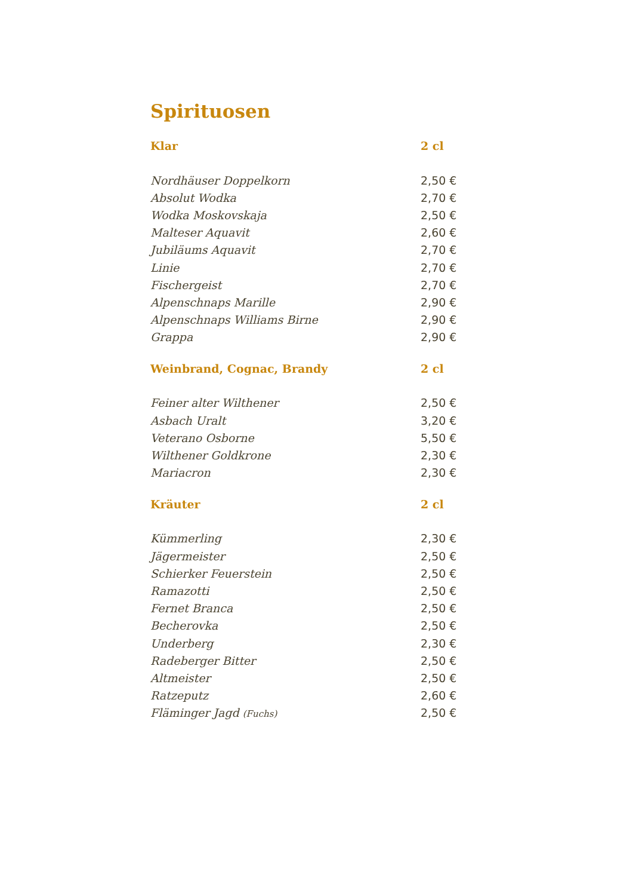Spirituosen
| Klar | 2 cl |
| --- | --- |
| Nordhäuser Doppelkorn | 2,50 € |
| Absolut Wodka | 2,70 € |
| Wodka Moskovskaja | 2,50 € |
| Malteser Aquavit | 2,60 € |
| Jubiläums Aquavit | 2,70 € |
| Linie | 2,70 € |
| Fischergeist | 2,70 € |
| Alpenschnaps Marille | 2,90 € |
| Alpenschnaps Williams Birne | 2,90 € |
| Grappa | 2,90 € |
| Weinbrand, Cognac, Brandy | 2 cl |
| Feiner alter Wilthener | 2,50 € |
| Asbach Uralt | 3,20 € |
| Veterano Osborne | 5,50 € |
| Wilthener Goldkrone | 2,30 € |
| Mariacron | 2,30 € |
| Kräuter | 2 cl |
| Kümmerling | 2,30 € |
| Jägermeister | 2,50 € |
| Schierker Feuerstein | 2,50 € |
| Ramazotti | 2,50 € |
| Fernet Branca | 2,50 € |
| Becherovka | 2,50 € |
| Underberg | 2,30 € |
| Radeberger Bitter | 2,50 € |
| Altmeister | 2,50 € |
| Ratzeputz | 2,60 € |
| Fläminger Jagd (Fuchs) | 2,50 € |